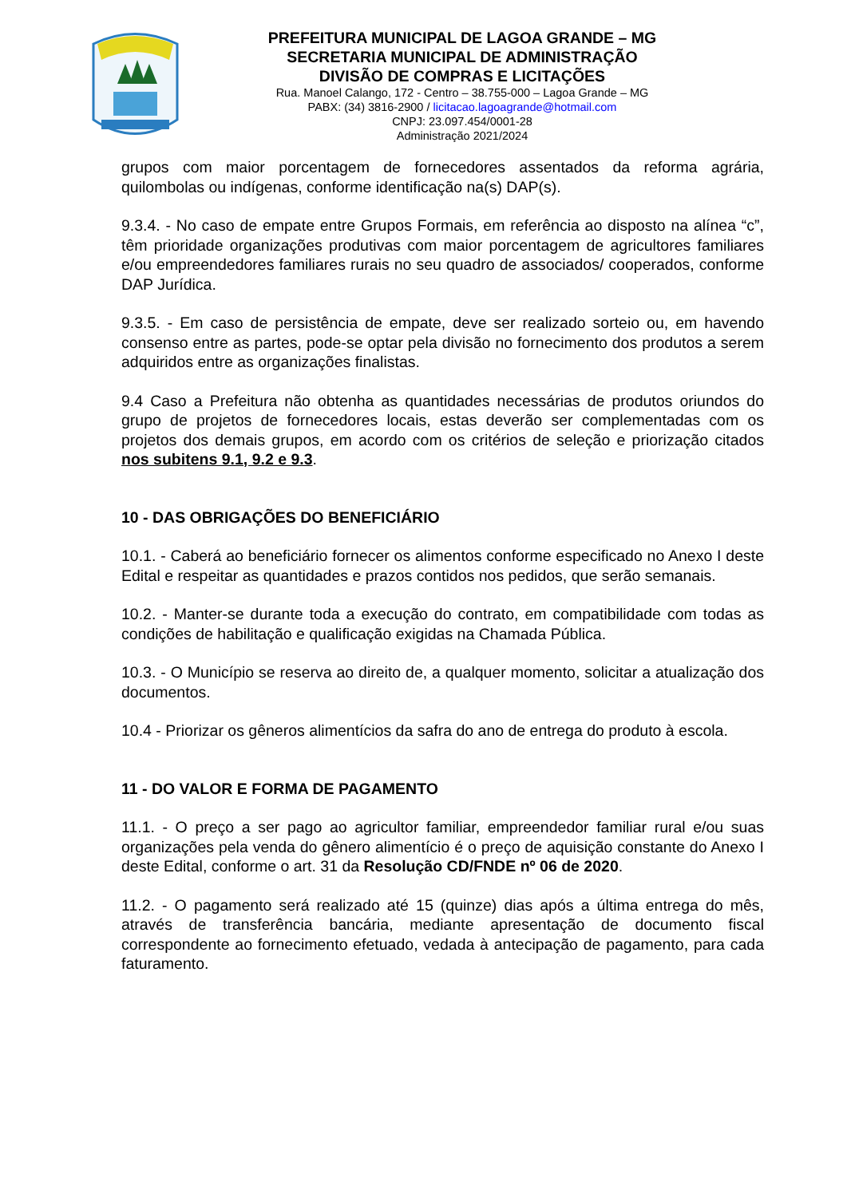PREFEITURA MUNICIPAL DE LAGOA GRANDE – MG
SECRETARIA MUNICIPAL DE ADMINISTRAÇÃO
DIVISÃO DE COMPRAS E LICITAÇÕES
Rua. Manoel Calango, 172 - Centro – 38.755-000 – Lagoa Grande – MG
PABX: (34) 3816-2900 / licitacao.lagoagrande@hotmail.com
CNPJ: 23.097.454/0001-28
Administração 2021/2024
grupos com maior porcentagem de fornecedores assentados da reforma agrária, quilombolas ou indígenas, conforme identificação na(s) DAP(s).
9.3.4. - No caso de empate entre Grupos Formais, em referência ao disposto na alínea “c”, têm prioridade organizações produtivas com maior porcentagem de agricultores familiares e/ou empreendedores familiares rurais no seu quadro de associados/ cooperados, conforme DAP Jurídica.
9.3.5. - Em caso de persistência de empate, deve ser realizado sorteio ou, em havendo consenso entre as partes, pode-se optar pela divisão no fornecimento dos produtos a serem adquiridos entre as organizações finalistas.
9.4 Caso a Prefeitura não obtenha as quantidades necessárias de produtos oriundos do grupo de projetos de fornecedores locais, estas deverão ser complementadas com os projetos dos demais grupos, em acordo com os critérios de seleção e priorização citados nos subitens 9.1, 9.2 e 9.3.
10 - DAS OBRIGAÇÕES DO BENEFICIÁRIO
10.1. - Caberá ao beneficiário fornecer os alimentos conforme especificado no Anexo I deste Edital e respeitar as quantidades e prazos contidos nos pedidos, que serão semanais.
10.2. - Manter-se durante toda a execução do contrato, em compatibilidade com todas as condições de habilitação e qualificação exigidas na Chamada Pública.
10.3. - O Município se reserva ao direito de, a qualquer momento, solicitar a atualização dos documentos.
10.4 - Priorizar os gêneros alimentícios da safra do ano de entrega do produto à escola.
11 - DO VALOR E FORMA DE PAGAMENTO
11.1. - O preço a ser pago ao agricultor familiar, empreendedor familiar rural e/ou suas organizações pela venda do gênero alimentício é o preço de aquisição constante do Anexo I deste Edital, conforme o art. 31 da Resolução CD/FNDE nº 06 de 2020.
11.2. - O pagamento será realizado até 15 (quinze) dias após a última entrega do mês, através de transferência bancária, mediante apresentação de documento fiscal correspondente ao fornecimento efetuado, vedada à antecipação de pagamento, para cada faturamento.